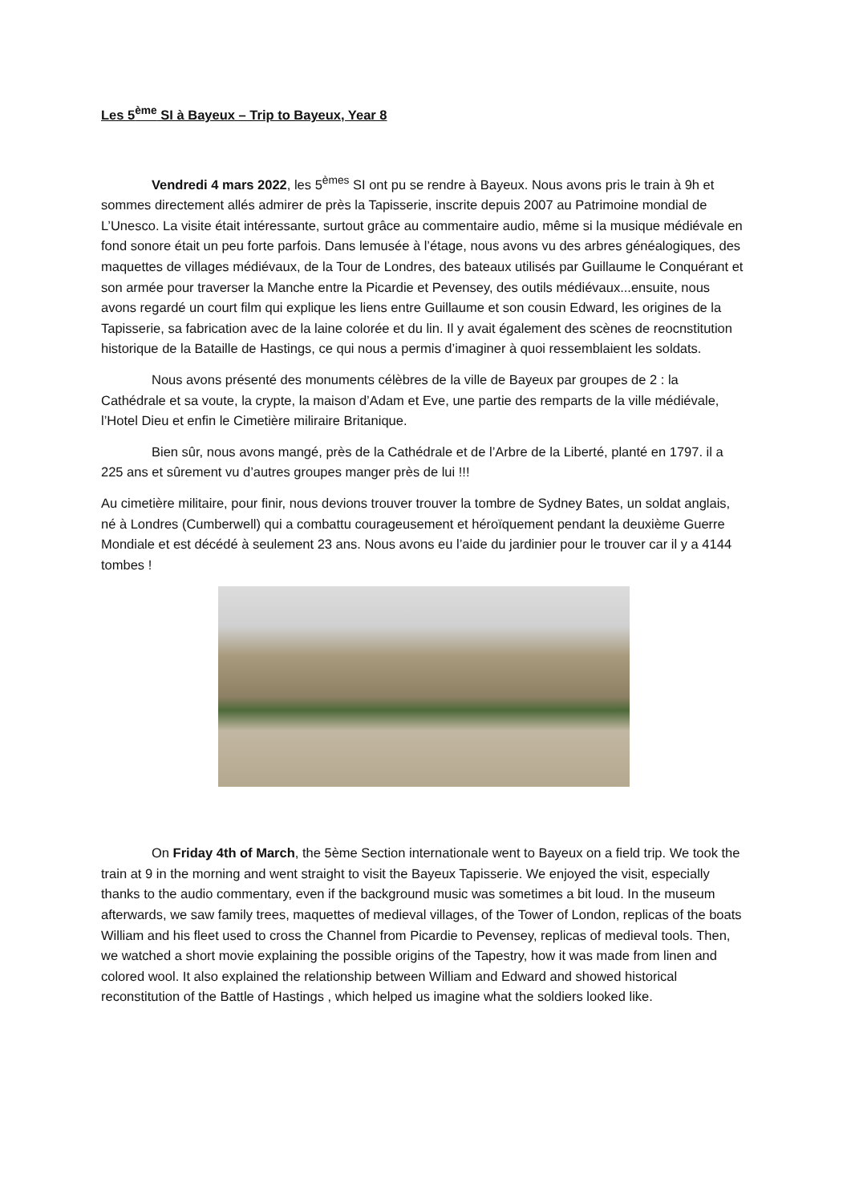Les 5<sup>ème</sup> SI à Bayeux – Trip to Bayeux, Year 8
Vendredi 4 mars 2022, les 5<sup>èmes</sup> SI ont pu se rendre à Bayeux. Nous avons pris le train à 9h et sommes directement allés admirer de près la Tapisserie, inscrite depuis 2007 au Patrimoine mondial de L’Unesco. La visite était intéressante, surtout grâce au commentaire audio, même si la musique médiévale en fond sonore était un peu forte parfois. Dans lemusée à l’étage, nous avons vu des arbres généalogiques, des maquettes de villages médiévaux, de la Tour de Londres, des bateaux utilisés par Guillaume le Conquérant et son armée pour traverser la Manche entre la Picardie et Pevensey, des outils médiévaux...ensuite, nous avons regardé un court film qui explique les liens entre Guillaume et son cousin Edward, les origines de la Tapisserie, sa fabrication avec de la laine colorée et du lin. Il y avait également des scènes de reocnstitution historique de la Bataille de Hastings, ce qui nous a permis d’imaginer à quoi ressemblaient les soldats.
Nous avons présenté des monuments célèbres de la ville de Bayeux par groupes de 2 : la Cathédrale et sa voute, la crypte, la maison d’Adam et Eve, une partie des remparts de la ville médiévale, l’Hotel Dieu et enfin le Cimetière miliraire Britanique.
Bien sûr, nous avons mangé, près de la Cathédrale et de l’Arbre de la Liberté, planté en 1797. il a 225 ans et sûrement vu d’autres groupes manger près de lui !!!
Au cimetière militaire, pour finir, nous devions trouver trouver la tombre de Sydney Bates, un soldat anglais, né à Londres (Cumberwell) qui a combattu courageusement et héroïquement pendant la deuxième Guerre Mondiale et est décédé à seulement 23 ans. Nous avons eu l’aide du jardinier pour le trouver car il y a 4144 tombes !
On Friday 4th of March, the 5ème Section internationale went to Bayeux on a field trip. We took the train at 9 in the morning and went straight to visit the Bayeux Tapisserie. We enjoyed the visit, especially thanks to the audio commentary, even if the background music was sometimes a bit loud. In the museum afterwards, we saw family trees, maquettes of medieval villages, of the Tower of London, replicas of the boats William and his fleet used to cross the Channel from Picardie to Pevensey, replicas of medieval tools. Then, we watched a short movie explaining the possible origins of the Tapestry, how it was made from linen and colored wool. It also explained the relationship between William and Edward and showed historical reconstitution of the Battle of Hastings , which helped us imagine what the soldiers looked like.